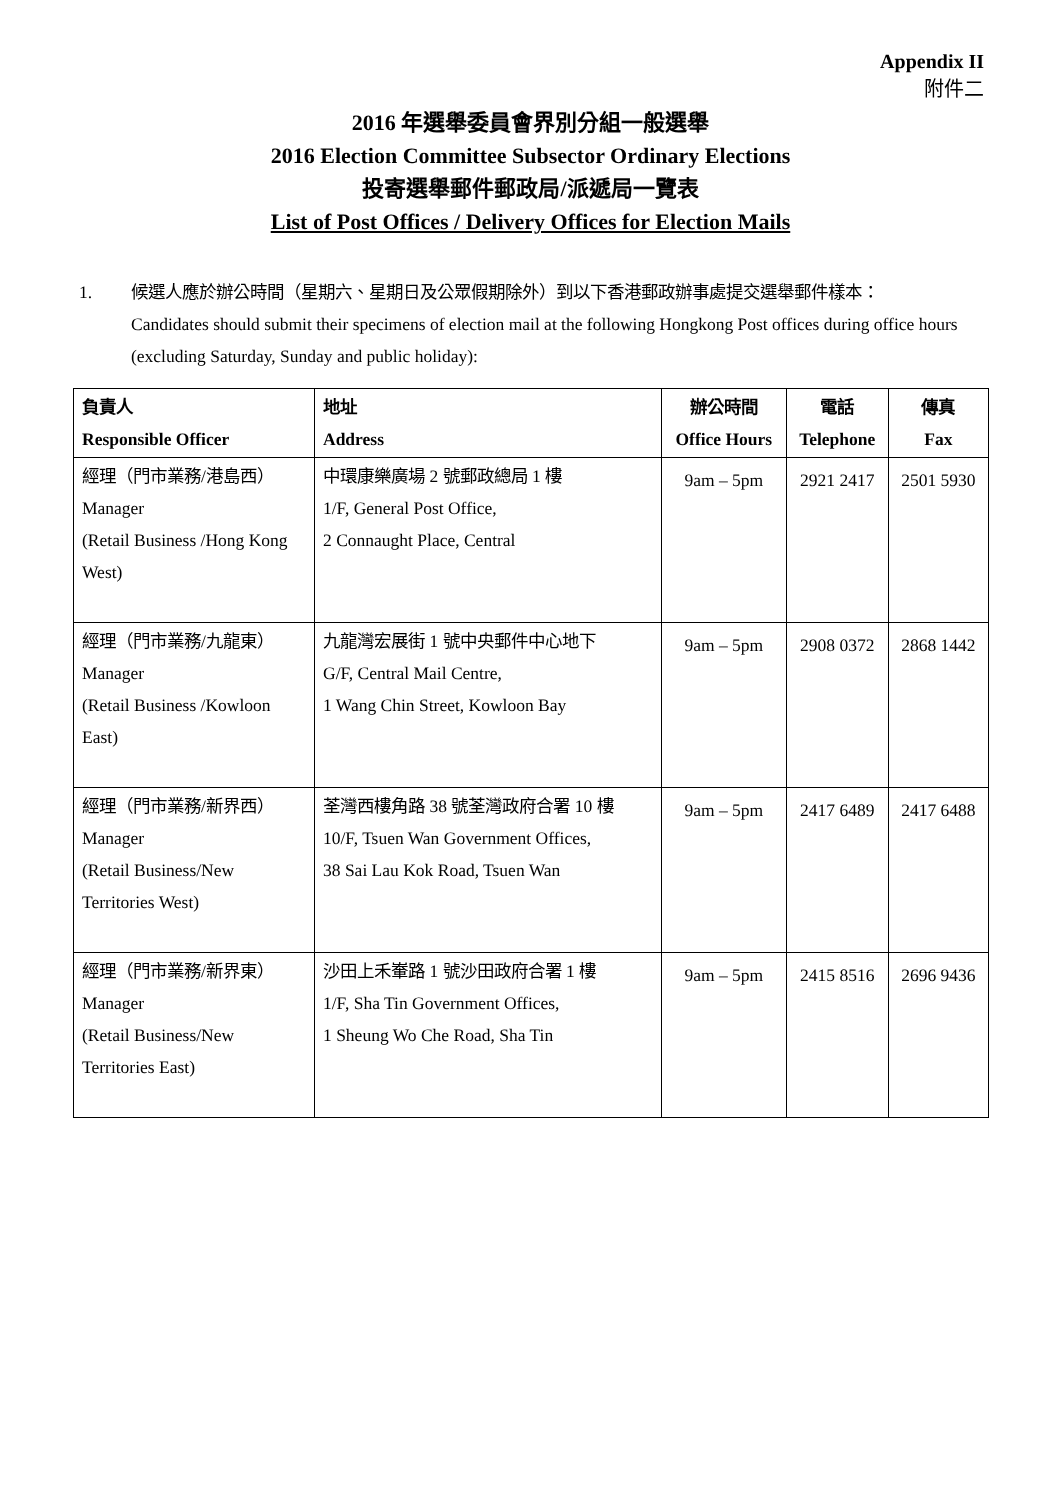Appendix II
附件二
2016 年選舉委員會界別分組一般選舉
2016 Election Committee Subsector Ordinary Elections
投寄選舉郵件郵政局/派遞局一覽表
List of Post Offices / Delivery Offices for Election Mails
1. 候選人應於辦公時間（星期六、星期日及公眾假期除外）到以下香港郵政辦事處提交選舉郵件樣本：
Candidates should submit their specimens of election mail at the following Hongkong Post offices during office hours (excluding Saturday, Sunday and public holiday):
| 負責人 Responsible Officer | 地址 Address | 辦公時間 Office Hours | 電話 Telephone | 傳真 Fax |
| --- | --- | --- | --- | --- |
| 經理（門市業務/港島西） Manager (Retail Business /Hong Kong West) | 中環康樂廣場 2 號郵政總局 1 樓 1/F, General Post Office, 2 Connaught Place, Central | 9am – 5pm | 2921 2417 | 2501 5930 |
| 經理（門市業務/九龍東） Manager (Retail Business /Kowloon East) | 九龍灣宏展街 1 號中央郵件中心地下 G/F, Central Mail Centre, 1 Wang Chin Street, Kowloon Bay | 9am – 5pm | 2908 0372 | 2868 1442 |
| 經理（門市業務/新界西） Manager (Retail Business/New Territories West) | 荃灣西樓角路 38 號荃灣政府合署 10 樓 10/F, Tsuen Wan Government Offices, 38 Sai Lau Kok Road, Tsuen Wan | 9am – 5pm | 2417 6489 | 2417 6488 |
| 經理（門市業務/新界東） Manager (Retail Business/New Territories East) | 沙田上禾輋路 1 號沙田政府合署 1 樓 1/F, Sha Tin Government Offices, 1 Sheung Wo Che Road, Sha Tin | 9am – 5pm | 2415 8516 | 2696 9436 |